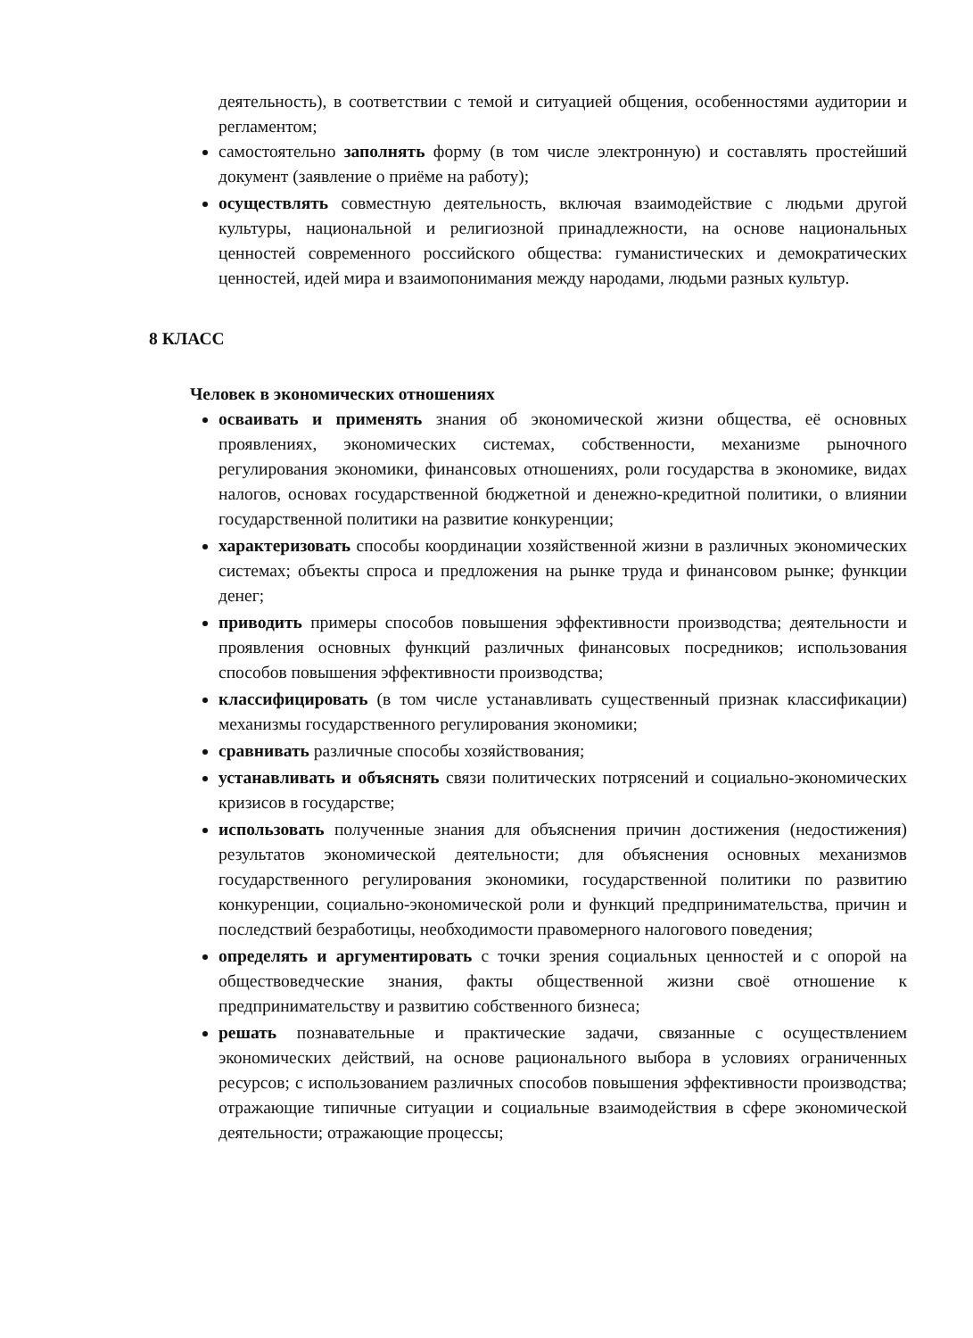деятельность), в соответствии с темой и ситуацией общения, особенностями аудитории и регламентом;
самостоятельно заполнять форму (в том числе электронную) и составлять простейший документ (заявление о приёме на работу);
осуществлять совместную деятельность, включая взаимодействие с людьми другой культуры, национальной и религиозной принадлежности, на основе национальных ценностей современного российского общества: гуманистических и демократических ценностей, идей мира и взаимопонимания между народами, людьми разных культур.
8 КЛАСС
Человек в экономических отношениях
осваивать и применять знания об экономической жизни общества, её основных проявлениях, экономических системах, собственности, механизме рыночного регулирования экономики, финансовых отношениях, роли государства в экономике, видах налогов, основах государственной бюджетной и денежно-кредитной политики, о влиянии государственной политики на развитие конкуренции;
характеризовать способы координации хозяйственной жизни в различных экономических системах; объекты спроса и предложения на рынке труда и финансовом рынке; функции денег;
приводить примеры способов повышения эффективности производства; деятельности и проявления основных функций различных финансовых посредников; использования способов повышения эффективности производства;
классифицировать (в том числе устанавливать существенный признак классификации) механизмы государственного регулирования экономики;
сравнивать различные способы хозяйствования;
устанавливать и объяснять связи политических потрясений и социально-экономических кризисов в государстве;
использовать полученные знания для объяснения причин достижения (недостижения) результатов экономической деятельности; для объяснения основных механизмов государственного регулирования экономики, государственной политики по развитию конкуренции, социально-экономической роли и функций предпринимательства, причин и последствий безработицы, необходимости правомерного налогового поведения;
определять и аргументировать с точки зрения социальных ценностей и с опорой на обществоведческие знания, факты общественной жизни своё отношение к предпринимательству и развитию собственного бизнеса;
решать познавательные и практические задачи, связанные с осуществлением экономических действий, на основе рационального выбора в условиях ограниченных ресурсов; с использованием различных способов повышения эффективности производства; отражающие типичные ситуации и социальные взаимодействия в сфере экономической деятельности; отражающие процессы;